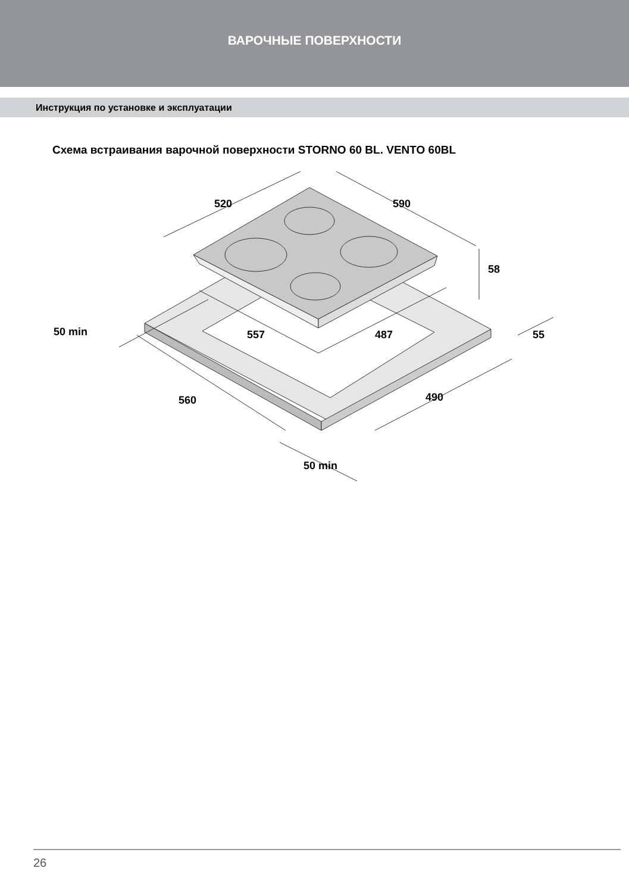ВАРОЧНЫЕ ПОВЕРХНОСТИ
Инструкция по установке и эксплуатации
Схема встраивания варочной поверхности STORNO 60 BL. VENTO 60BL
520
590
58
50 min
557
487
55
560
490
50 min
26